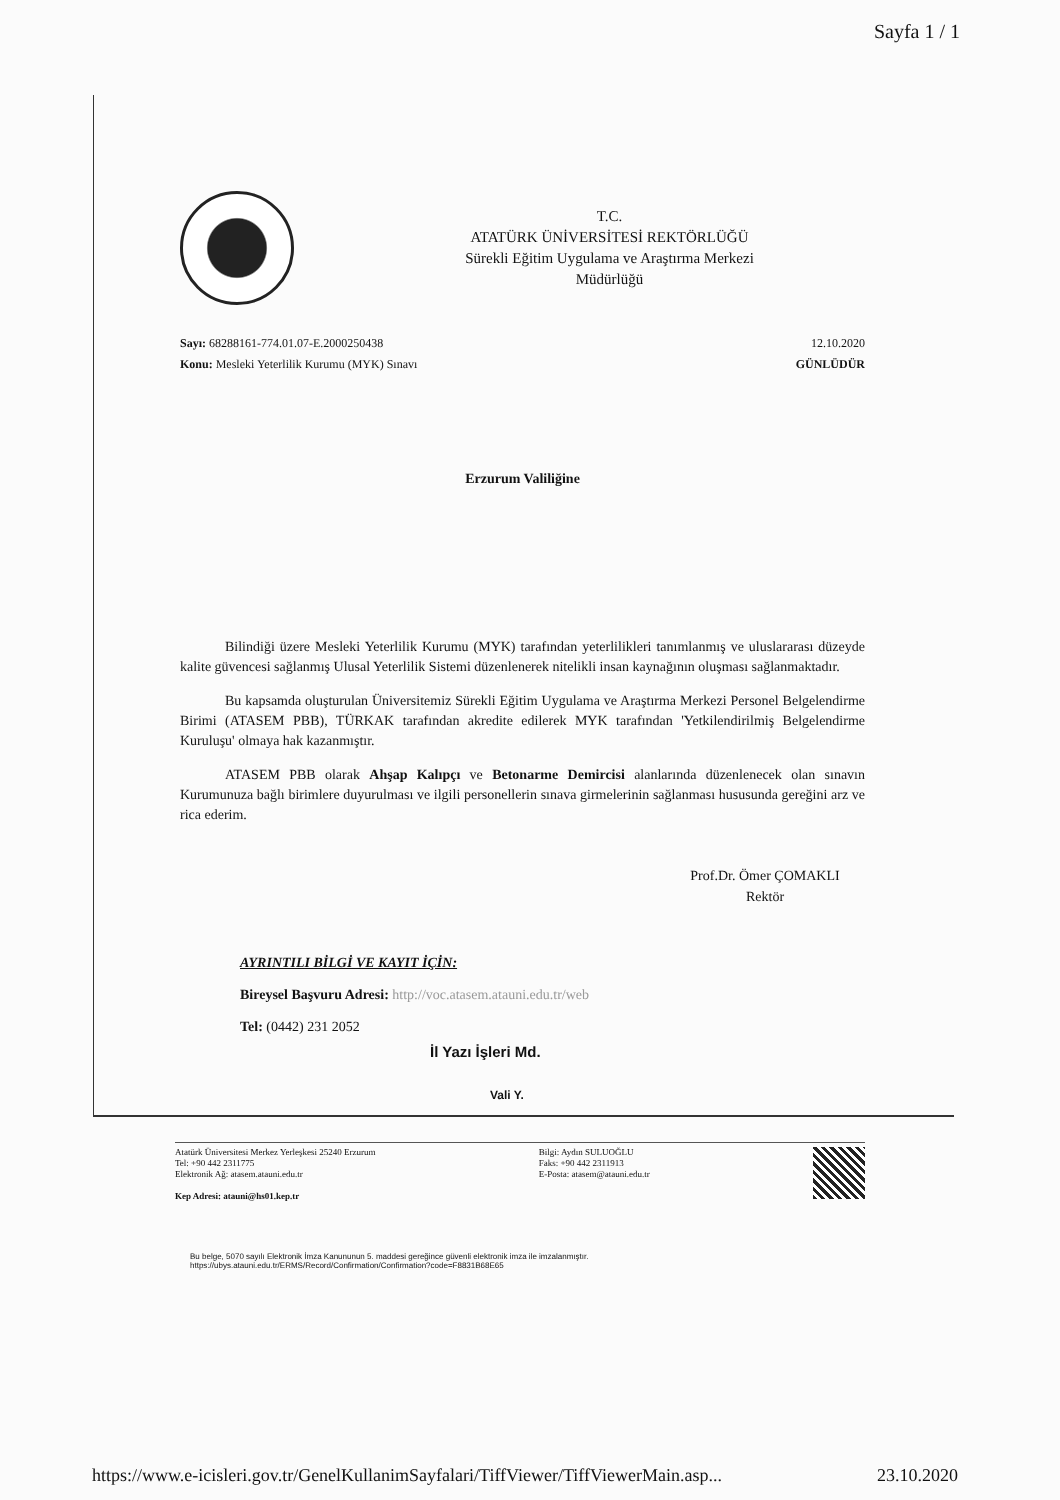Sayfa 1 / 1
T.C.
ATATÜRK ÜNİVERSİTESİ REKTÖRLÜĞÜ
Sürekli Eğitim Uygulama ve Araştırma Merkezi
Müdürlüğü
Sayı: 68288161-774.01.07-E.2000250438
Konu: Mesleki Yeterlilik Kurumu (MYK) Sınavı
12.10.2020
GÜNLÜDÜR
Erzurum Valiliğine
Bilindiği üzere Mesleki Yeterlilik Kurumu (MYK) tarafından yeterlilikleri tanımlanmış ve uluslararası düzeyde kalite güvencesi sağlanmış Ulusal Yeterlilik Sistemi düzenlenerek nitelikli insan kaynağının oluşması sağlanmaktadır.
Bu kapsamda oluşturulan Üniversitemiz Sürekli Eğitim Uygulama ve Araştırma Merkezi Personel Belgelendirme Birimi (ATASEM PBB), TÜRKAK tarafından akredite edilerek MYK tarafından 'Yetkilendirilmiş Belgelendirme Kuruluşu' olmaya hak kazanmıştır.
ATASEM PBB olarak Ahşap Kalıpçı ve Betonarme Demircisi alanlarında düzenlenecek olan sınavın Kurumunuza bağlı birimlere duyurulması ve ilgili personellerin sınava girmelerinin sağlanması hususunda gereğini arz ve rica ederim.
Prof.Dr. Ömer ÇOMAKLI
Rektör
AYRINTILI BİLGİ VE KAYIT İÇİN:
Bireysel Başvuru Adresi: http://voc.atasem.atauni.edu.tr/web
Tel: (0442) 231 2052
İl Yazı İşleri Md.
Vali Y.
Atatürk Üniversitesi Merkez Yerleşkesi 25240 Erzurum
Tel: +90 442 2311775
Elektronik Ağ: atasem.atauni.edu.tr
Kep Adresi: atauni@hs01.kep.tr
Bilgi: Aydın SULUOĞLU
Faks: +90 442 2311913
E-Posta: atasem@atauni.edu.tr
Bu belge, 5070 sayılı Elektronik İmza Kanununun 5. maddesi gereğince güvenli elektronik imza ile imzalanmıştır.
https://ubys.atauni.edu.tr/ERMS/Record/Confirmation/Confirmation?code=F8831B68E65
https://www.e-icisleri.gov.tr/GenelKullanimSayfalari/TiffViewer/TiffViewerMain.asp... 23.10.2020